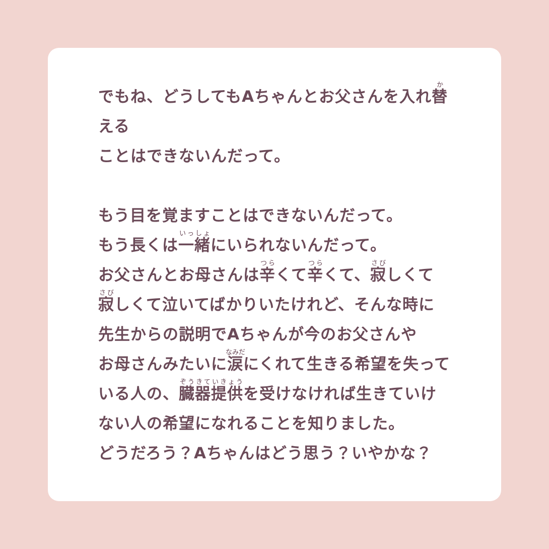でもね、どうしてもAちゃんとお父さんを入れ替える
ことはできないんだって。
もう目を覚ますことはできないんだって。
もう長くは一緒にいられないんだって。
お父さんとお母さんは辛くて辛くて、寂しくて
寂しくて泣いてばかりいたけれど、そんな時に
先生からの説明でAちゃんが今のお父さんや
お母さんみたいに涙にくれて生きる希望を失って
いる人の、臓器提供を受けなければ生きていけ
ない人の希望になれることを知りました。
どうだろう？Aちゃんはどう思う？いやかな？